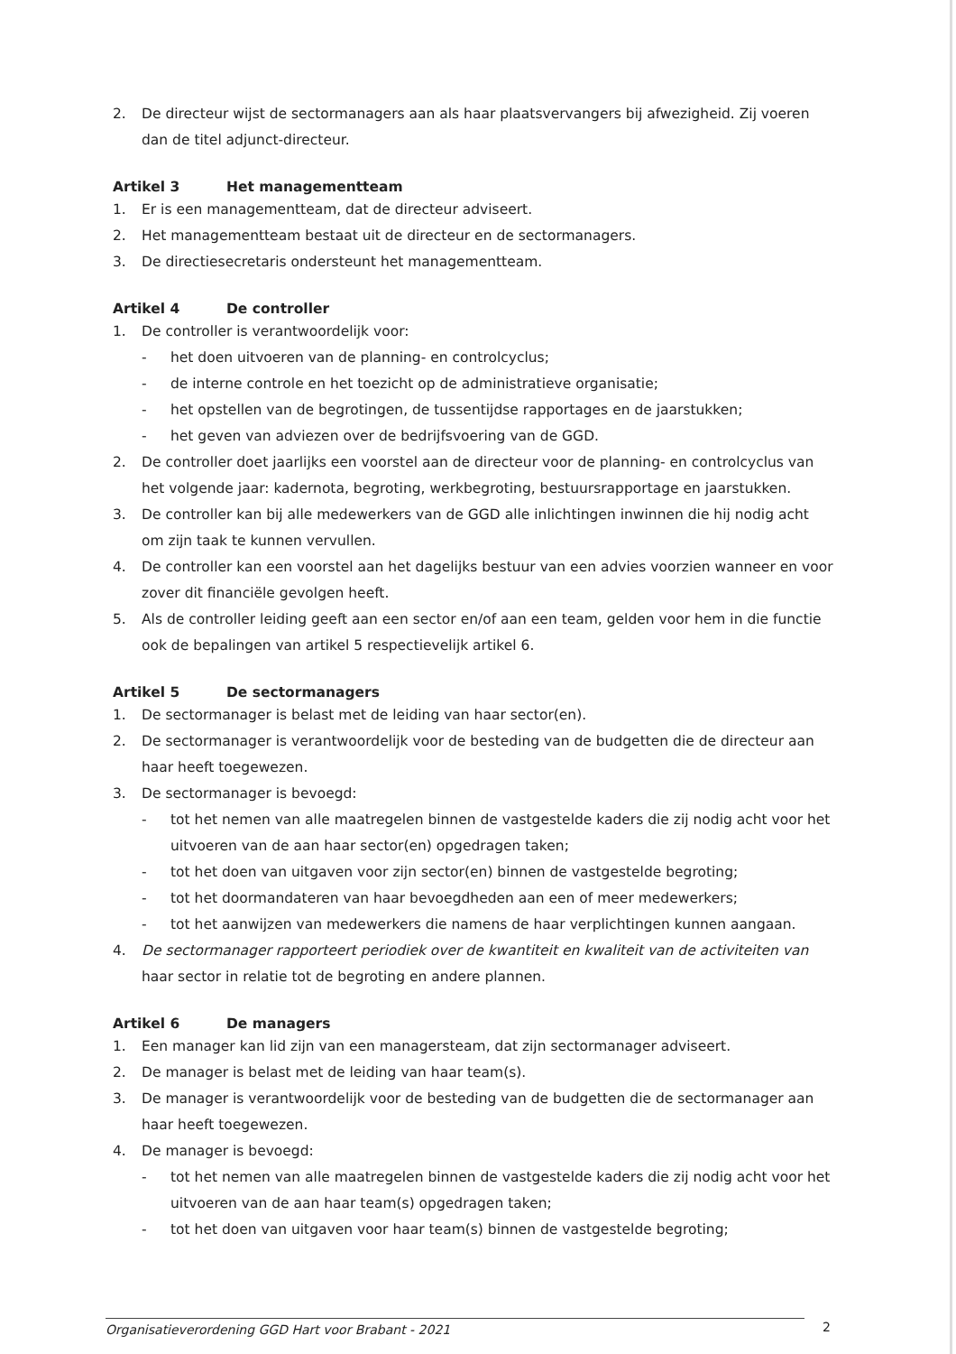2. De directeur wijst de sectormanagers aan als haar plaatsvervangers bij afwezigheid. Zij voeren dan de titel adjunct-directeur.
Artikel 3 Het managementteam
1. Er is een managementteam, dat de directeur adviseert.
2. Het managementteam bestaat uit de directeur en de sectormanagers.
3. De directiesecretaris ondersteunt het managementteam.
Artikel 4 De controller
1. De controller is verantwoordelijk voor:
- het doen uitvoeren van de planning- en controlcyclus;
- de interne controle en het toezicht op de administratieve organisatie;
- het opstellen van de begrotingen, de tussentijdse rapportages en de jaarstukken;
- het geven van adviezen over de bedrijfsvoering van de GGD.
2. De controller doet jaarlijks een voorstel aan de directeur voor de planning- en controlcyclus van het volgende jaar: kadernota, begroting, werkbegroting, bestuursrapportage en jaarstukken.
3. De controller kan bij alle medewerkers van de GGD alle inlichtingen inwinnen die hij nodig acht om zijn taak te kunnen vervullen.
4. De controller kan een voorstel aan het dagelijks bestuur van een advies voorzien wanneer en voor zover dit financiële gevolgen heeft.
5. Als de controller leiding geeft aan een sector en/of aan een team, gelden voor hem in die functie ook de bepalingen van artikel 5 respectievelijk artikel 6.
Artikel 5 De sectormanagers
1. De sectormanager is belast met de leiding van haar sector(en).
2. De sectormanager is verantwoordelijk voor de besteding van de budgetten die de directeur aan haar heeft toegewezen.
3. De sectormanager is bevoegd:
- tot het nemen van alle maatregelen binnen de vastgestelde kaders die zij nodig acht voor het uitvoeren van de aan haar sector(en) opgedragen taken;
- tot het doen van uitgaven voor zijn sector(en) binnen de vastgestelde begroting;
- tot het doormandateren van haar bevoegdheden aan een of meer medewerkers;
- tot het aanwijzen van medewerkers die namens de haar verplichtingen kunnen aangaan.
4. De sectormanager rapporteert periodiek over de kwantiteit en kwaliteit van de activiteiten van haar sector in relatie tot de begroting en andere plannen.
Artikel 6 De managers
1. Een manager kan lid zijn van een managersteam, dat zijn sectormanager adviseert.
2. De manager is belast met de leiding van haar team(s).
3. De manager is verantwoordelijk voor de besteding van de budgetten die de sectormanager aan haar heeft toegewezen.
4. De manager is bevoegd:
- tot het nemen van alle maatregelen binnen de vastgestelde kaders die zij nodig acht voor het uitvoeren van de aan haar team(s) opgedragen taken;
- tot het doen van uitgaven voor haar team(s) binnen de vastgestelde begroting;
Organisatieverordening GGD Hart voor Brabant - 2021 2